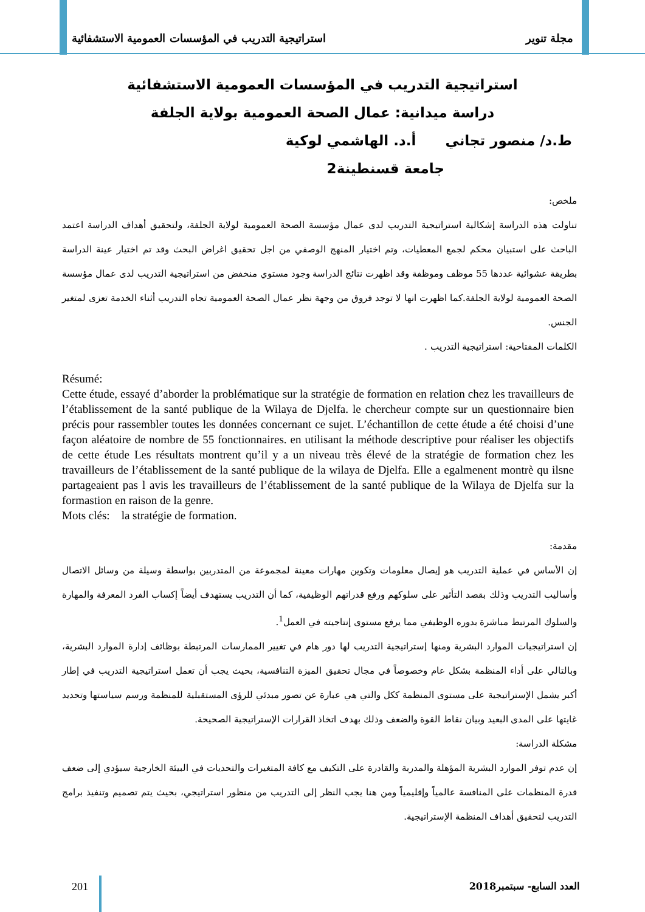مجلة تنوير استراتيجية التدريب في المؤسسات العمومية الاستشفائية
استراتيجية التدريب في المؤسسات العمومية الاستشفائية
دراسة ميدانية: عمال الصحة العمومية بولاية الجلفة
ط.د/ منصور تجاني أ.د. الهاشمي لوكية
جامعة قسنطينة2
ملخص:
تناولت هذه الدراسة إشكالية استراتيجية التدريب لدى عمال مؤسسة الصحة العمومية لولاية الجلفة، ولتحقيق أهداف الدراسة اعتمد الباحث على استبيان محكم لجمع المعطيات، وتم اختيار المنهج الوصفي من اجل تحقيق اغراض البحث وقد تم اختيار عينة الدراسة بطريقة عشوائية عددها 55 موظف وموظفة وقد اظهرت نتائج الدراسة وجود مستوي منخفض من استراتيجية التدريب لدى عمال مؤسسة الصحة العمومية لولاية الجلفة.كما اظهرت انها لا توجد فروق من وجهة نظر عمال الصحة العمومية تجاه التدريب أثناء الخدمة تعزى لمتغير الجنس.
الكلمات المفتاحية: استراتيجية التدريب .
Résumé:
Cette étude, essayé d’aborder la problématique sur la stratégie de formation en relation chez les travailleurs de l’établissement de la santé publique de la Wilaya de Djelfa. le chercheur compte sur un questionnaire bien précis pour rassembler toutes les données concernant ce sujet. L’échantillon de cette étude a été choisi d’une façon aléatoire de nombre de 55 fonctionnaires. en utilisant la méthode descriptive pour réaliser les objectifs de cette étude Les résultats montrent qu’il y a un niveau très élevé de la stratégie de formation chez les travailleurs de l’établissement de la santé publique de la wilaya de Djelfa. Elle a egalmenent montrè qu ilsne partageaient pas l avis les travailleurs de l’établissement de la santé publique de la Wilaya de Djelfa sur la formastion en raison de la genre.
Mots clés: la stratégie de formation.
مقدمة:
إن الأساس في عملية التدريب هو إيصال معلومات وتكوين مهارات معينة لمجموعة من المتدربين بواسطة وسيلة من وسائل الاتصال وأساليب التدريب وذلك بقصد التأثير على سلوكهم ورفع قدراتهم الوظيفية، كما أن التدريب يستهدف أيضاً إكساب الفرد المعرفة والمهارة والسلوك المرتبط مباشرة بدوره الوظيفي مما يرفع مستوى إنتاجيته في العمل<sup>1</sup>.
إن استراتيجيات الموارد البشرية ومنها إستراتيجية التدريب لها دور هام في تغيير الممارسات المرتبطة بوظائف إدارة الموارد البشرية، وبالتالي على أداء المنظمة بشكل عام وخصوصاً في مجال تحقيق الميزة التنافسية، بحيث يجب أن تعمل استراتيجية التدريب في إطار أكبر يشمل الإستراتيجية على مستوى المنظمة ككل والتي هي عبارة عن تصور مبدئي للرؤى المستقبلية للمنظمة ورسم سياستها وتحديد غايتها على المدى البعيد وبيان نقاط القوة والضعف وذلك بهدف اتخاذ القرارات الإستراتيجية الصحيحة.
مشكلة الدراسة:
إن عدم توفر الموارد البشرية المؤهلة والمدربة والقادرة على التكيف مع كافة المتغيرات والتحديات في البيئة الخارجية سيؤدي إلى ضعف قدرة المنظمات على المنافسة عالمياً وإقليمياً ومن هنا يجب النظر إلى التدريب من منظور استراتيجي، بحيث يتم تصميم وتنفيذ برامج التدريب لتحقيق أهداف المنظمة الإستراتيجية.
201 العدد السابع- سبتمبر2018